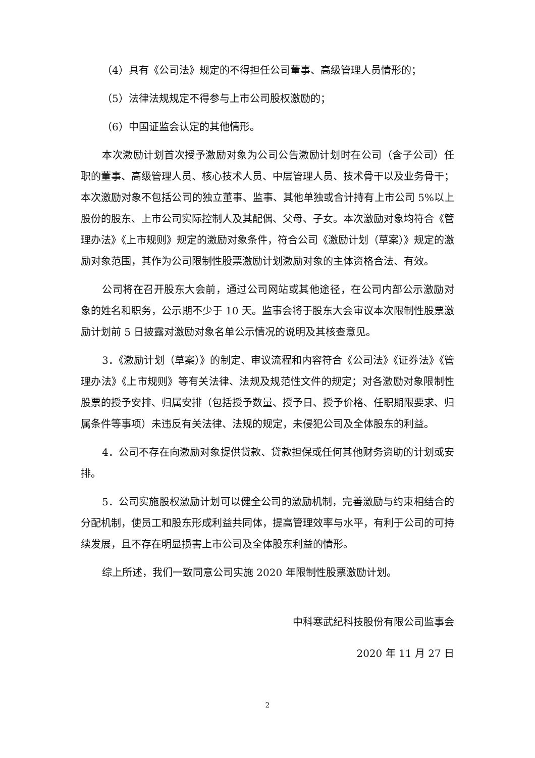（4）具有《公司法》规定的不得担任公司董事、高级管理人员情形的；
（5）法律法规规定不得参与上市公司股权激励的；
（6）中国证监会认定的其他情形。
本次激励计划首次授予激励对象为公司公告激励计划时在公司（含子公司）任职的董事、高级管理人员、核心技术人员、中层管理人员、技术骨干以及业务骨干；本次激励对象不包括公司的独立董事、监事、其他单独或合计持有上市公司 5%以上股份的股东、上市公司实际控制人及其配偶、父母、子女。本次激励对象均符合《管理办法》《上市规则》规定的激励对象条件，符合公司《激励计划（草案）》规定的激励对象范围，其作为公司限制性股票激励计划激励对象的主体资格合法、有效。
公司将在召开股东大会前，通过公司网站或其他途径，在公司内部公示激励对象的姓名和职务，公示期不少于 10 天。监事会将于股东大会审议本次限制性股票激励计划前 5 日披露对激励对象名单公示情况的说明及其核查意见。
3．《激励计划（草案）》的制定、审议流程和内容符合《公司法》《证券法》《管理办法》《上市规则》等有关法律、法规及规范性文件的规定；对各激励对象限制性股票的授予安排、归属安排（包括授予数量、授予日、授予价格、任职期限要求、归属条件等事项）未违反有关法律、法规的规定，未侵犯公司及全体股东的利益。
4．公司不存在向激励对象提供贷款、贷款担保或任何其他财务资助的计划或安排。
5．公司实施股权激励计划可以健全公司的激励机制，完善激励与约束相结合的分配机制，使员工和股东形成利益共同体，提高管理效率与水平，有利于公司的可持续发展，且不存在明显损害上市公司及全体股东利益的情形。
综上所述，我们一致同意公司实施 2020 年限制性股票激励计划。
中科寒武纪科技股份有限公司监事会
2020 年 11 月 27 日
2